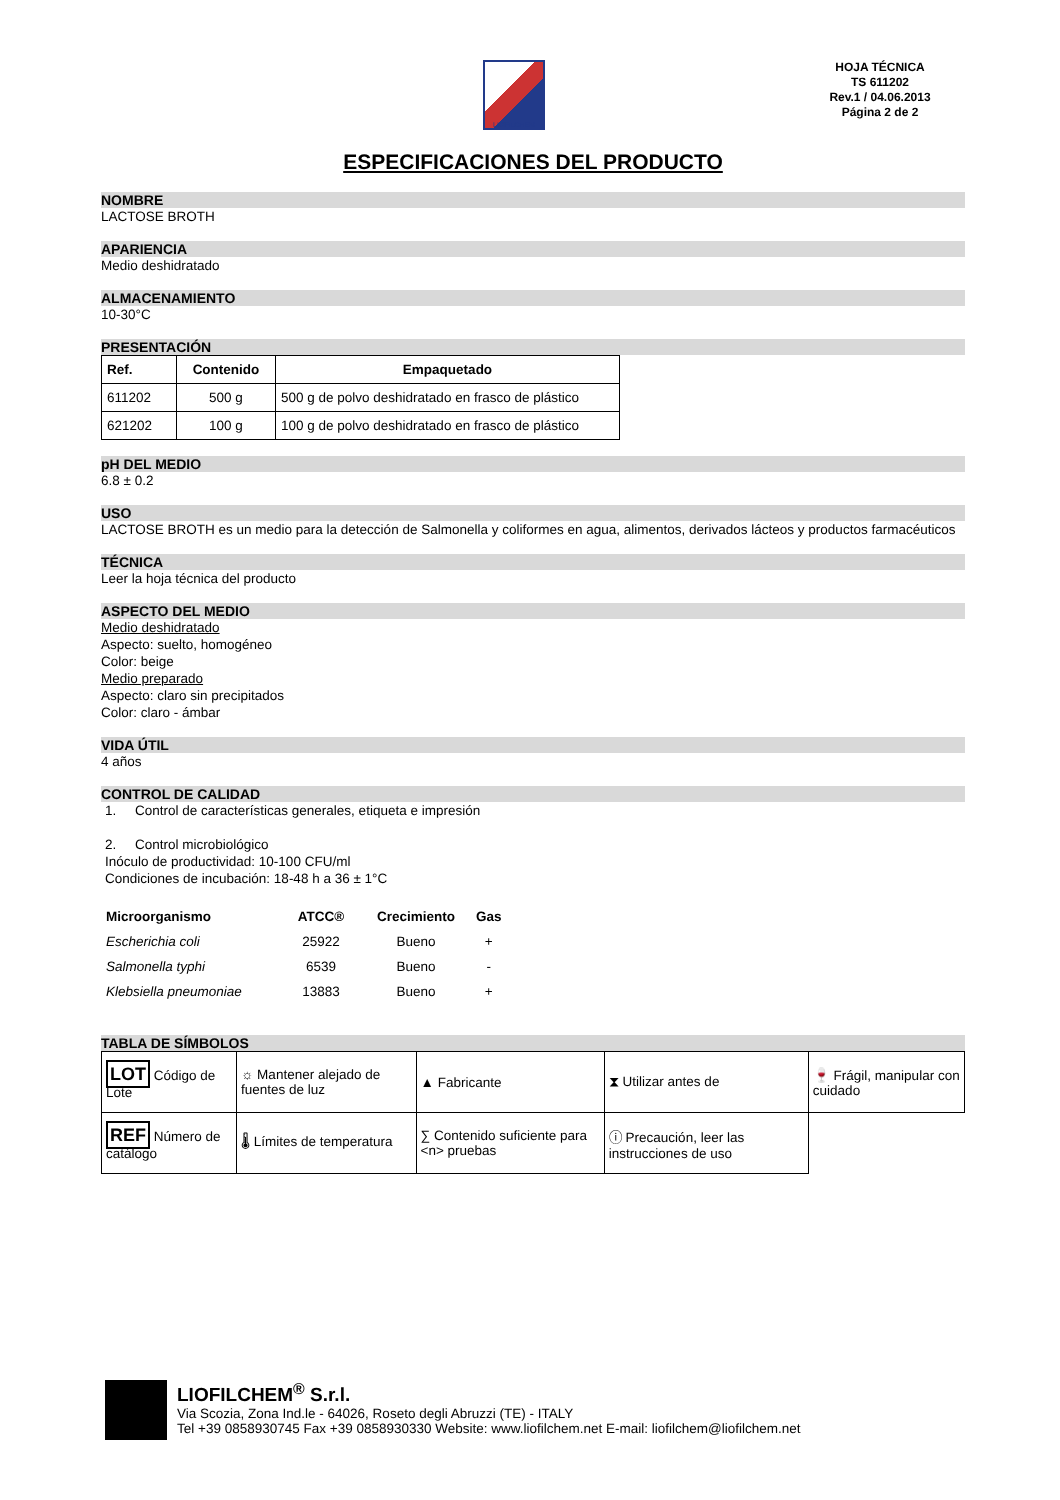LIOFILCHEM
HOJA TÉCNICA
TS 611202
Rev.1 / 04.06.2013
Página 2 de 2
ESPECIFICACIONES DEL PRODUCTO
NOMBRE
LACTOSE BROTH
APARIENCIA
Medio deshidratado
ALMACENAMIENTO
10-30°C
PRESENTACIÓN
| Ref. | Contenido | Empaquetado |
| --- | --- | --- |
| 611202 | 500 g | 500 g de polvo deshidratado en frasco de plástico |
| 621202 | 100 g | 100 g de polvo deshidratado en frasco de plástico |
pH DEL MEDIO
6.8 ± 0.2
USO
LACTOSE BROTH es un medio para la detección de Salmonella y coliformes en agua, alimentos, derivados lácteos y productos farmacéuticos
TÉCNICA
Leer la hoja técnica del producto
ASPECTO DEL MEDIO
Medio deshidratado
Aspecto: suelto, homogéneo
Color: beige
Medio preparado
Aspecto: claro sin precipitados
Color: claro - ámbar
VIDA ÚTIL
4 años
CONTROL DE CALIDAD
1. Control de características generales, etiqueta e impresión
2. Control microbiológico
Inóculo de productividad: 10-100 CFU/ml
Condiciones de incubación: 18-48 h a 36 ± 1°C
| Microorganismo | ATCC® | Crecimiento | Gas |
| --- | --- | --- | --- |
| Escherichia coli | 25922 | Bueno | + |
| Salmonella typhi | 6539 | Bueno | - |
| Klebsiella pneumoniae | 13883 | Bueno | + |
TABLA DE SÍMBOLOS
| LOT Código de Lote | ☼ Mantener alejado de fuentes de luz | ▲ Fabricante | ⧗ Utilizar antes de | 🍷 Frágil, manipular con cuidado |
| REF Número de catálogo | 🌡 Límites de temperatura | ∑ Contenido suficiente para <n> pruebas | ⓘ Precaución, leer las instrucciones de uso | |
LIOFILCHEM<sup>®</sup> S.r.l.
Via Scozia, Zona Ind.le - 64026, Roseto degli Abruzzi (TE) - ITALY
Tel +39 0858930745 Fax +39 0858930330 Website: www.liofilchem.net E-mail: liofilchem@liofilchem.net